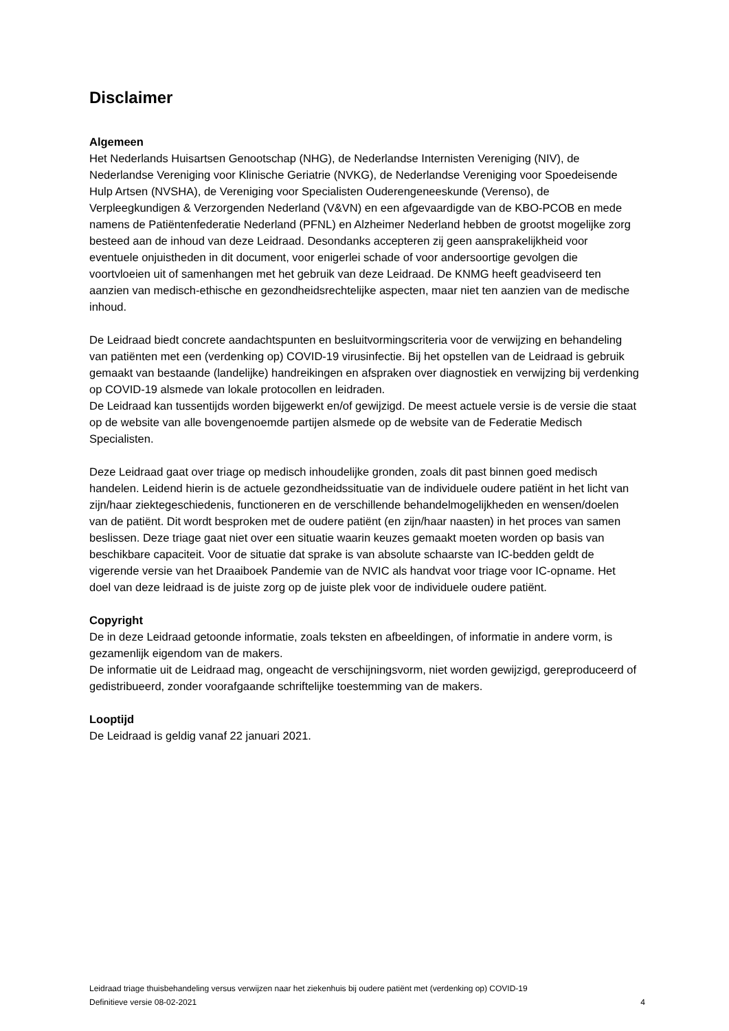Disclaimer
Algemeen
Het Nederlands Huisartsen Genootschap (NHG), de Nederlandse Internisten Vereniging (NIV), de Nederlandse Vereniging voor Klinische Geriatrie (NVKG), de Nederlandse Vereniging voor Spoedeisende Hulp Artsen (NVSHA), de Vereniging voor Specialisten Ouderengeneeskunde (Verenso), de Verpleegkundigen & Verzorgenden Nederland (V&VN) en een afgevaardigde van de KBO-PCOB en mede namens de Patiëntenfederatie Nederland (PFNL) en Alzheimer Nederland hebben de grootst mogelijke zorg besteed aan de inhoud van deze Leidraad. Desondanks accepteren zij geen aansprakelijkheid voor eventuele onjuistheden in dit document, voor enigerlei schade of voor andersoortige gevolgen die voortvloeien uit of samenhangen met het gebruik van deze Leidraad. De KNMG heeft geadviseerd ten aanzien van medisch-ethische en gezondheidsrechtelijke aspecten, maar niet ten aanzien van de medische inhoud.
De Leidraad biedt concrete aandachtspunten en besluitvormingscriteria voor de verwijzing en behandeling van patiënten met een (verdenking op) COVID-19 virusinfectie. Bij het opstellen van de Leidraad is gebruik gemaakt van bestaande (landelijke) handreikingen en afspraken over diagnostiek en verwijzing bij verdenking op COVID-19 alsmede van lokale protocollen en leidraden.
De Leidraad kan tussentijds worden bijgewerkt en/of gewijzigd. De meest actuele versie is de versie die staat op de website van alle bovengenoemde partijen alsmede op de website van de Federatie Medisch Specialisten.
Deze Leidraad gaat over triage op medisch inhoudelijke gronden, zoals dit past binnen goed medisch handelen. Leidend hierin is de actuele gezondheidssituatie van de individuele oudere patiënt in het licht van zijn/haar ziektegeschiedenis, functioneren en de verschillende behandelmogelijkheden en wensen/doelen van de patiënt. Dit wordt besproken met de oudere patiënt (en zijn/haar naasten) in het proces van samen beslissen. Deze triage gaat niet over een situatie waarin keuzes gemaakt moeten worden op basis van beschikbare capaciteit. Voor de situatie dat sprake is van absolute schaarste van IC-bedden geldt de vigerende versie van het Draaiboek Pandemie van de NVIC als handvat voor triage voor IC-opname. Het doel van deze leidraad is de juiste zorg op de juiste plek voor de individuele oudere patiënt.
Copyright
De in deze Leidraad getoonde informatie, zoals teksten en afbeeldingen, of informatie in andere vorm, is gezamenlijk eigendom van de makers.
De informatie uit de Leidraad mag, ongeacht de verschijningsvorm, niet worden gewijzigd, gereproduceerd of gedistribueerd, zonder voorafgaande schriftelijke toestemming van de makers.
Looptijd
De Leidraad is geldig vanaf 22 januari 2021.
Leidraad triage thuisbehandeling versus verwijzen naar het ziekenhuis bij oudere patiënt met (verdenking op) COVID-19
Definitieve versie 08-02-2021 4